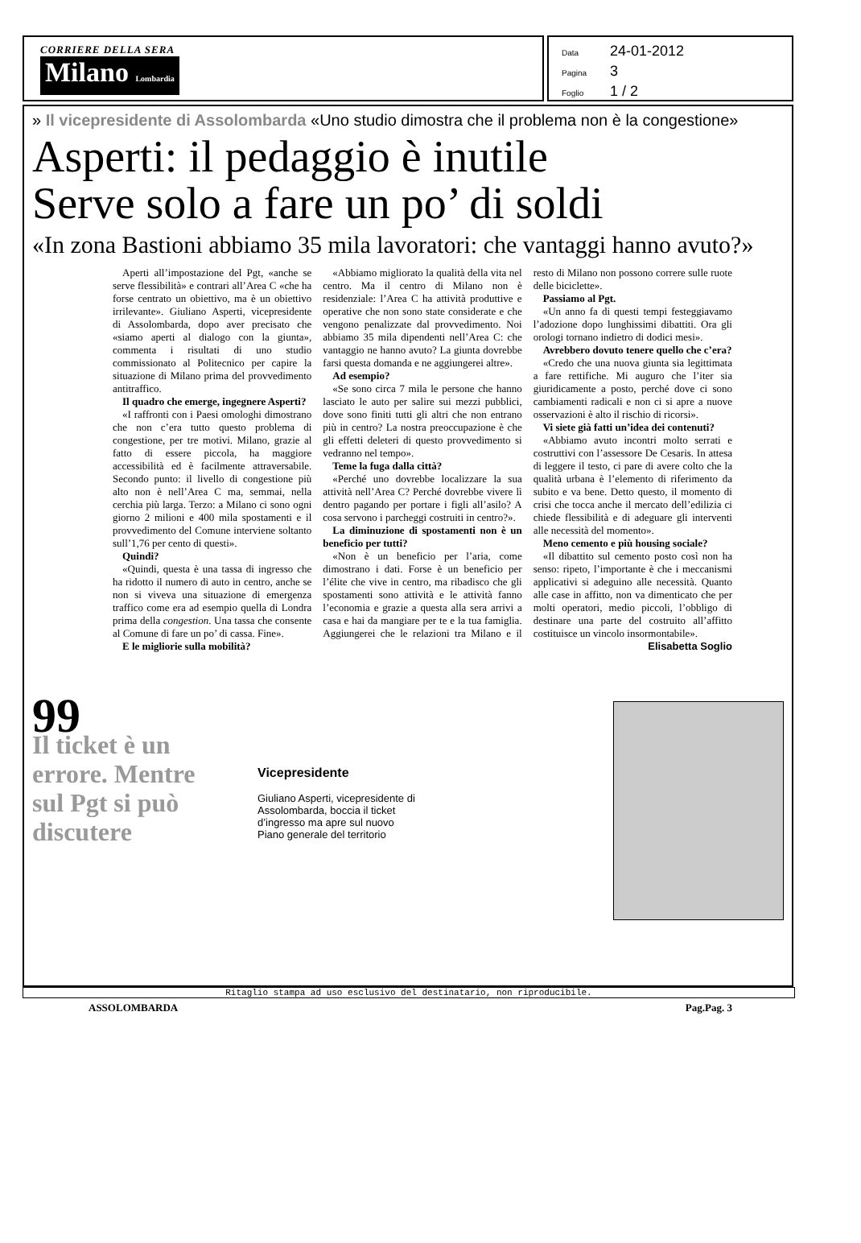CORRIERE DELLA SERA
Milano Lombardia
Data 24-01-2012
Pagina 3
Foglio 1 / 2
» Il vicepresidente di Assolombarda «Uno studio dimostra che il problema non è la congestione»
Asperti: il pedaggio è inutile
Serve solo a fare un po’ di soldi
«In zona Bastioni abbiamo 35 mila lavoratori: che vantaggi hanno avuto?»
Aperti all’impostazione del Pgt, «anche se serve flessibilità» e contrari all’Area C «che ha forse centrato un obiettivo, ma è un obiettivo irrilevante». Giuliano Asperti, vicepresidente di Assolombarda, dopo aver precisato che «siamo aperti al dialogo con la giunta», commenta i risultati di uno studio commissionato al Politecnico per capire la situazione di Milano prima del provvedimento antitraffico.
Il quadro che emerge, ingegnere Asperti?
«I raffronti con i Paesi omologhi dimostrano che non c’era tutto questo problema di congestione, per tre motivi. Milano, grazie al fatto di essere piccola, ha maggiore accessibilità ed è facilmente attraversabile. Secondo punto: il livello di congestione più alto non è nell’Area C ma, semmai, nella cerchia più larga. Terzo: a Milano ci sono ogni giorno 2 milioni e 400 mila spostamenti e il provvedimento del Comune interviene soltanto sull’1,76 per cento di questi».
Quindi?
«Quindi, questa è una tassa di ingresso che ha ridotto il numero di auto in centro, anche se non si viveva una situazione di emergenza traffico come era ad esempio quella di Londra prima della congestion. Una tassa che consente al Comune di fare un po’ di cassa. Fine».
E le migliorie sulla mobilità?
«Abbiamo migliorato la qualità della vita nel centro. Ma il centro di Milano non è residenziale: l’Area C ha attività produttive e operative che non sono state considerate e che vengono penalizzate dal provvedimento. Noi abbiamo 35 mila dipendenti nell’Area C: che vantaggio ne hanno avuto? La giunta dovrebbe farsi questa domanda e ne aggiungerei altre».
Ad esempio?
«Se sono circa 7 mila le persone che hanno lasciato le auto per salire sui mezzi pubblici, dove sono finiti tutti gli altri che non entrano più in centro? La nostra preoccupazione è che gli effetti deleteri di questo provvedimento si vedranno nel tempo».
Teme la fuga dalla città?
«Perché uno dovrebbe localizzare la sua attività nell’Area C? Perché dovrebbe vivere lì dentro pagando per portare i figli all’asilo? A cosa servono i parcheggi costruiti in centro?».
La diminuzione di spostamenti non è un beneficio per tutti?
«Non è un beneficio per l’aria, come dimostrano i dati. Forse è un beneficio per l’élite che vive in centro, ma ribadisco che gli spostamenti sono attività e le attività fanno l’economia e grazie a questa alla sera arrivi a casa e hai da mangiare per te e la tua famiglia. Aggiungerei che le relazioni tra Milano e il resto di Milano non possono correre sulle ruote delle biciclette».
Passiamo al Pgt.
«Un anno fa di questi tempi festeggiavamo l’adozione dopo lunghissimi dibattiti. Ora gli orologi tornano indietro di dodici mesi».
Avrebbero dovuto tenere quello che c’era?
«Credo che una nuova giunta sia legittimata a fare rettifiche. Mi auguro che l’iter sia giuridicamente a posto, perché dove ci sono cambiamenti radicali e non ci si apre a nuove osservazioni è alto il rischio di ricorsi».
Vi siete già fatti un’idea dei contenuti?
«Abbiamo avuto incontri molto serrati e costruttivi con l’assessore De Cesaris. In attesa di leggere il testo, ci pare di avere colto che la qualità urbana è l’elemento di riferimento da subito e va bene. Detto questo, il momento di crisi che tocca anche il mercato dell’edilizia ci chiede flessibilità e di adeguare gli interventi alle necessità del momento».
Meno cemento e più housing sociale?
«Il dibattito sul cemento posto così non ha senso: ripeto, l’importante è che i meccanismi applicativi si adeguino alle necessità. Quanto alle case in affitto, non va dimenticato che per molti operatori, medio piccoli, l’obbligo di destinare una parte del costruito all’affitto costituisce un vincolo insormontabile».
Elisabetta Soglio
99
Il ticket è un errore. Mentre sul Pgt si può discutere
Vicepresidente
Giuliano Asperti, vicepresidente di Assolombarda, boccia il ticket d’ingresso ma apre sul nuovo Piano generale del territorio
Ritaglio stampa ad uso esclusivo del destinatario, non riproducibile.
ASSOLOMBARDA Pag.Pag. 3